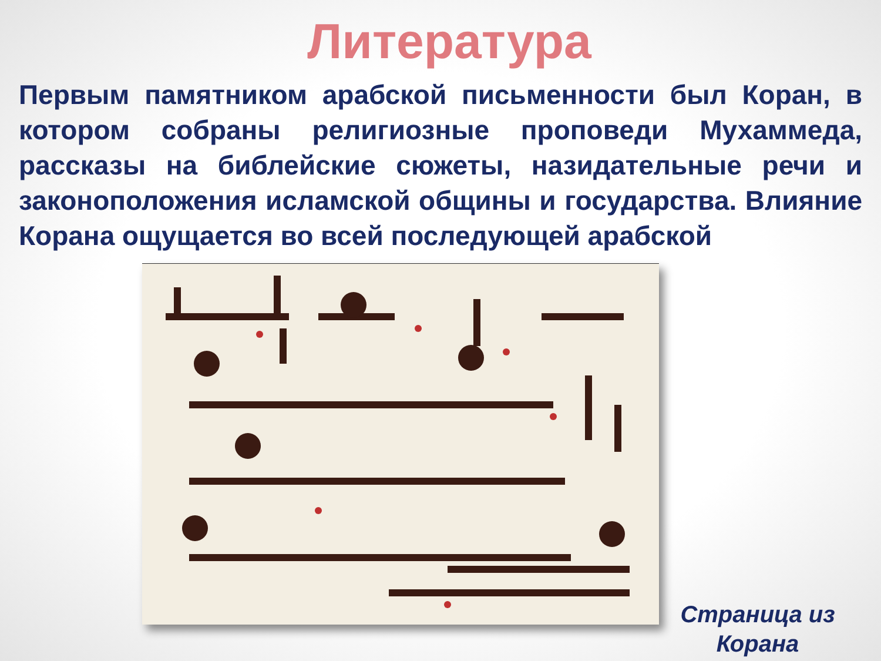Литература
Первым памятником арабской письменности был Коран, в котором собраны религиозные проповеди Мухаммеда, рассказы на библейские сюжеты, назидательные речи и законоположения исламской общины и государства. Влияние Корана ощущается во всей последующей арабской
Страница из Корана